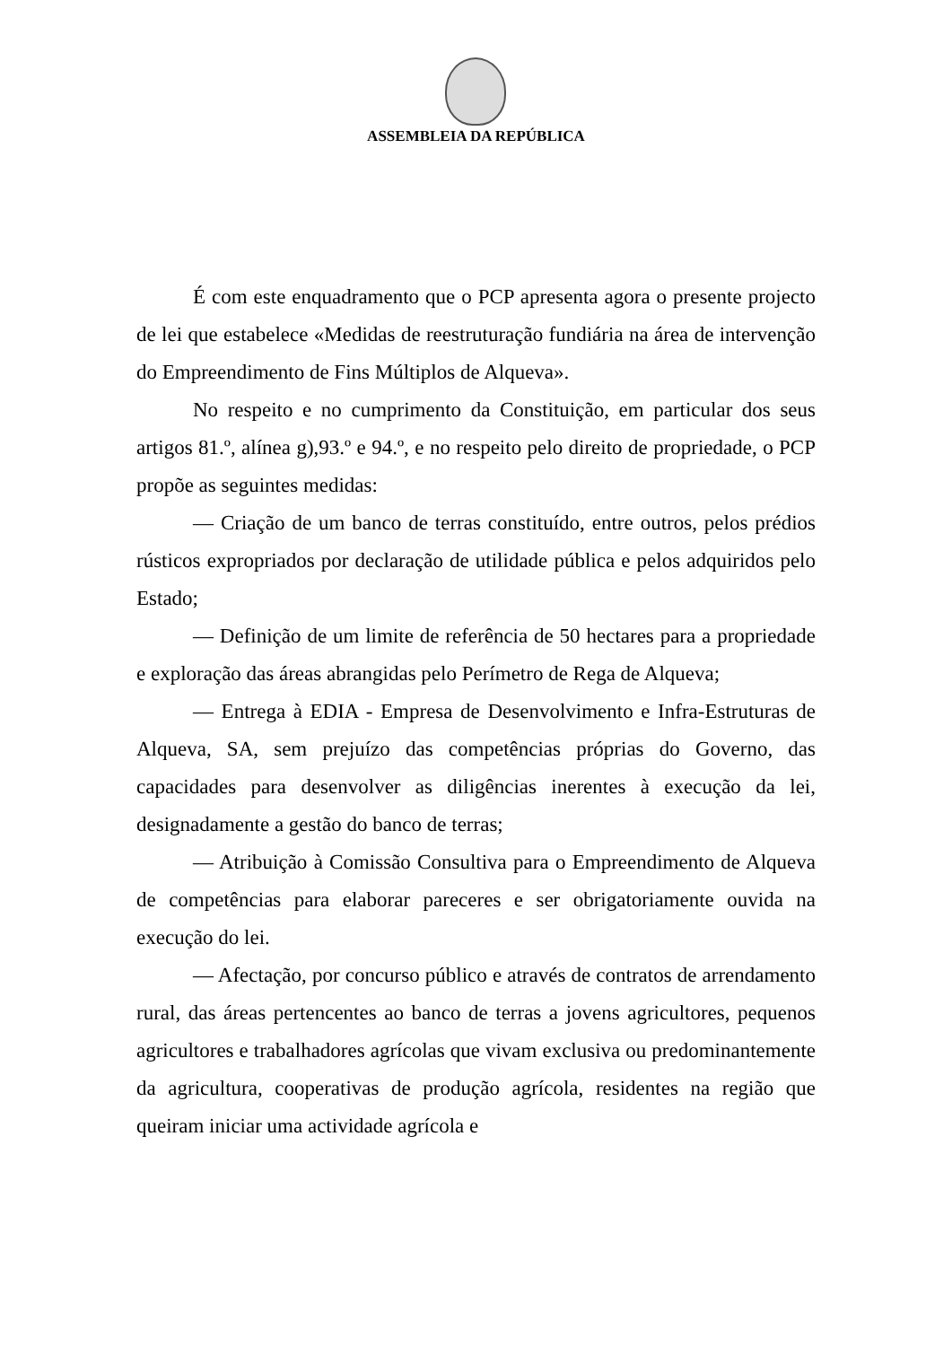ASSEMBLEIA DA REPÚBLICA
É com este enquadramento que o PCP apresenta agora o presente projecto de lei que estabelece «Medidas de reestruturação fundiária na área de intervenção do Empreendimento de Fins Múltiplos de Alqueva».
No respeito e no cumprimento da Constituição, em particular dos seus artigos 81.º, alínea g),93.º e 94.º, e no respeito pelo direito de propriedade, o PCP propõe as seguintes medidas:
— Criação de um banco de terras constituído, entre outros, pelos prédios rústicos expropriados por declaração de utilidade pública e pelos adquiridos pelo Estado;
— Definição de um limite de referência de 50 hectares para a propriedade e exploração das áreas abrangidas pelo Perímetro de Rega de Alqueva;
— Entrega à EDIA - Empresa de Desenvolvimento e Infra-Estruturas de Alqueva, SA, sem prejuízo das competências próprias do Governo, das capacidades para desenvolver as diligências inerentes à execução da lei, designadamente a gestão do banco de terras;
— Atribuição à Comissão Consultiva para o Empreendimento de Alqueva de competências para elaborar pareceres e ser obrigatoriamente ouvida na execução do lei.
— Afectação, por concurso público e através de contratos de arrendamento rural, das áreas pertencentes ao banco de terras a jovens agricultores, pequenos agricultores e trabalhadores agrícolas que vivam exclusiva ou predominantemente da agricultura, cooperativas de produção agrícola, residentes na região que queiram iniciar uma actividade agrícola e